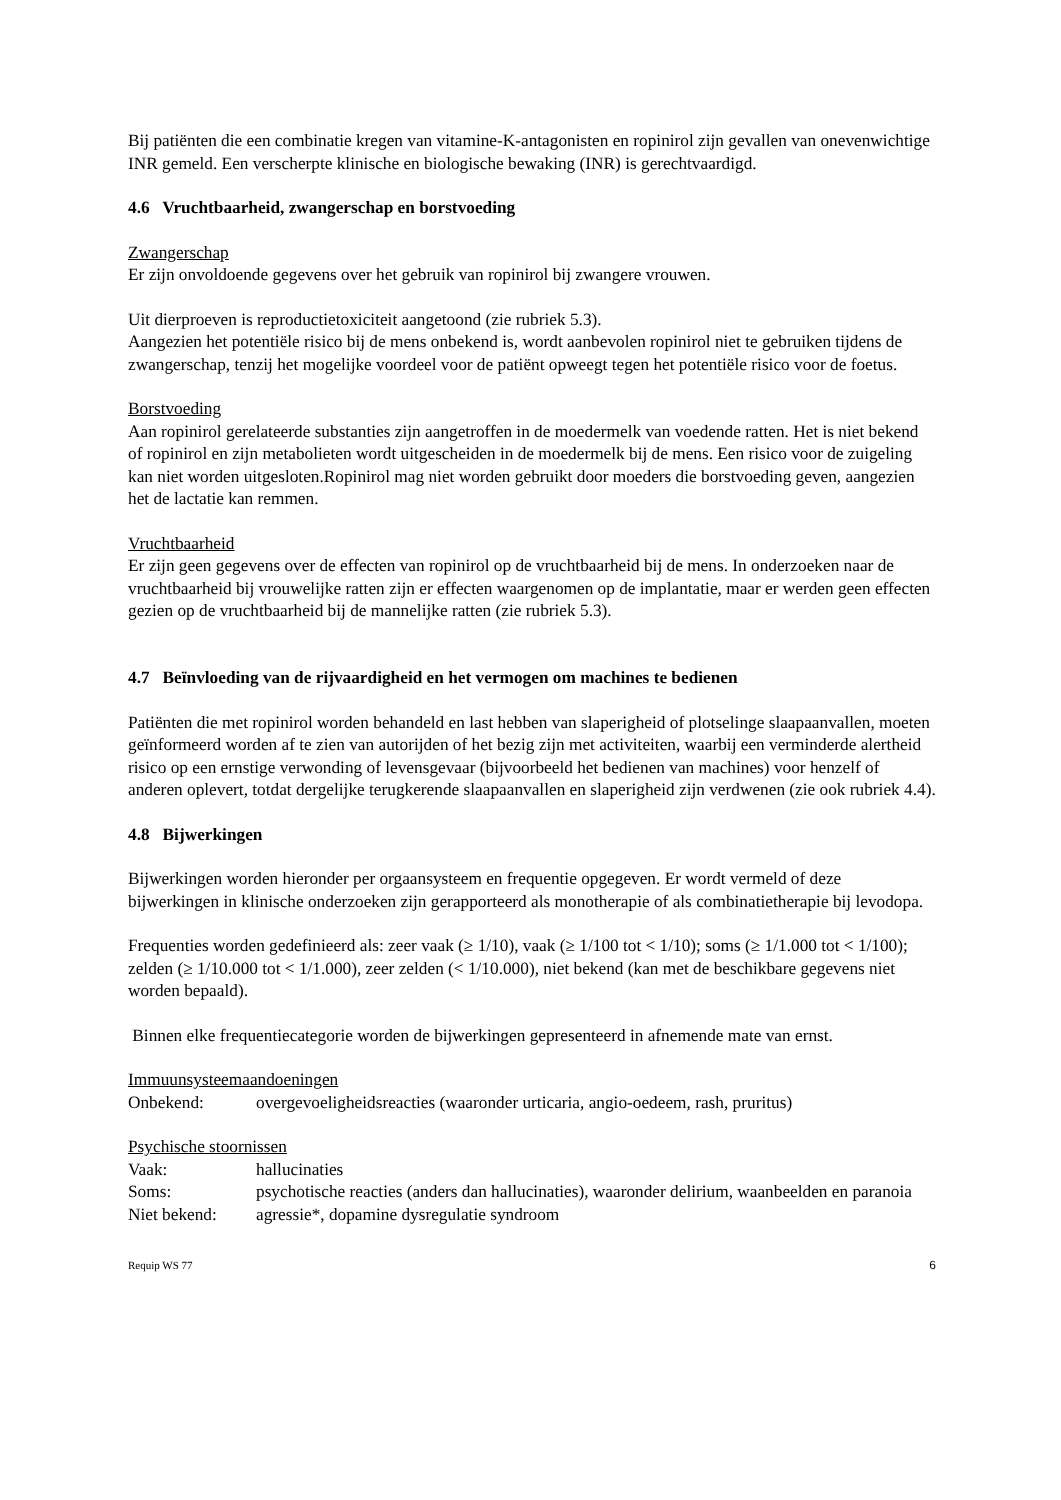Bij patiënten die een combinatie kregen van vitamine-K-antagonisten en ropinirol zijn gevallen van onevenwichtige INR gemeld. Een verscherpte klinische en biologische bewaking (INR) is gerechtvaardigd.
4.6 Vruchtbaarheid, zwangerschap en borstvoeding
Zwangerschap
Er zijn onvoldoende gegevens over het gebruik van ropinirol bij zwangere vrouwen.
Uit dierproeven is reproductietoxiciteit aangetoond (zie rubriek 5.3).
Aangezien het potentiële risico bij de mens onbekend is, wordt aanbevolen ropinirol niet te gebruiken tijdens de zwangerschap, tenzij het mogelijke voordeel voor de patiënt opweegt tegen het potentiële risico voor de foetus.
Borstvoeding
Aan ropinirol gerelateerde substanties zijn aangetroffen in de moedermelk van voedende ratten. Het is niet bekend of ropinirol en zijn metabolieten wordt uitgescheiden in de moedermelk bij de mens. Een risico voor de zuigeling kan niet worden uitgesloten.Ropinirol mag niet worden gebruikt door moeders die borstvoeding geven, aangezien het de lactatie kan remmen.
Vruchtbaarheid
Er zijn geen gegevens over de effecten van ropinirol op de vruchtbaarheid bij de mens. In onderzoeken naar de vruchtbaarheid bij vrouwelijke ratten zijn er effecten waargenomen op de implantatie, maar er werden geen effecten gezien op de vruchtbaarheid bij de mannelijke ratten (zie rubriek 5.3).
4.7 Beïnvloeding van de rijvaardigheid en het vermogen om machines te bedienen
Patiënten die met ropinirol worden behandeld en last hebben van slaperigheid of plotselinge slaapaanvallen, moeten geïnformeerd worden af te zien van autorijden of het bezig zijn met activiteiten, waarbij een verminderde alertheid risico op een ernstige verwonding of levensgevaar (bijvoorbeeld het bedienen van machines) voor henzelf of anderen oplevert, totdat dergelijke terugkerende slaapaanvallen en slaperigheid zijn verdwenen (zie ook rubriek 4.4).
4.8 Bijwerkingen
Bijwerkingen worden hieronder per orgaansysteem en frequentie opgegeven. Er wordt vermeld of deze bijwerkingen in klinische onderzoeken zijn gerapporteerd als monotherapie of als combinatietherapie bij levodopa.
Frequenties worden gedefinieerd als: zeer vaak (≥ 1/10), vaak (≥ 1/100 tot < 1/10); soms (≥ 1/1.000 tot < 1/100); zelden (≥ 1/10.000 tot < 1/1.000), zeer zelden (< 1/10.000), niet bekend (kan met de beschikbare gegevens niet worden bepaald).
Binnen elke frequentiecategorie worden de bijwerkingen gepresenteerd in afnemende mate van ernst.
Immuunsysteemaandoeningen
Onbekend: overgevoeligheidsreacties (waaronder urticaria, angio-oedeem, rash, pruritus)
Psychische stoornissen
Vaak: hallucinaties
Soms: psychotische reacties (anders dan hallucinaties), waaronder delirium, waanbeelden en paranoia
Niet bekend: agressie*, dopamine dysregulatie syndroom
Requip WS 77 6